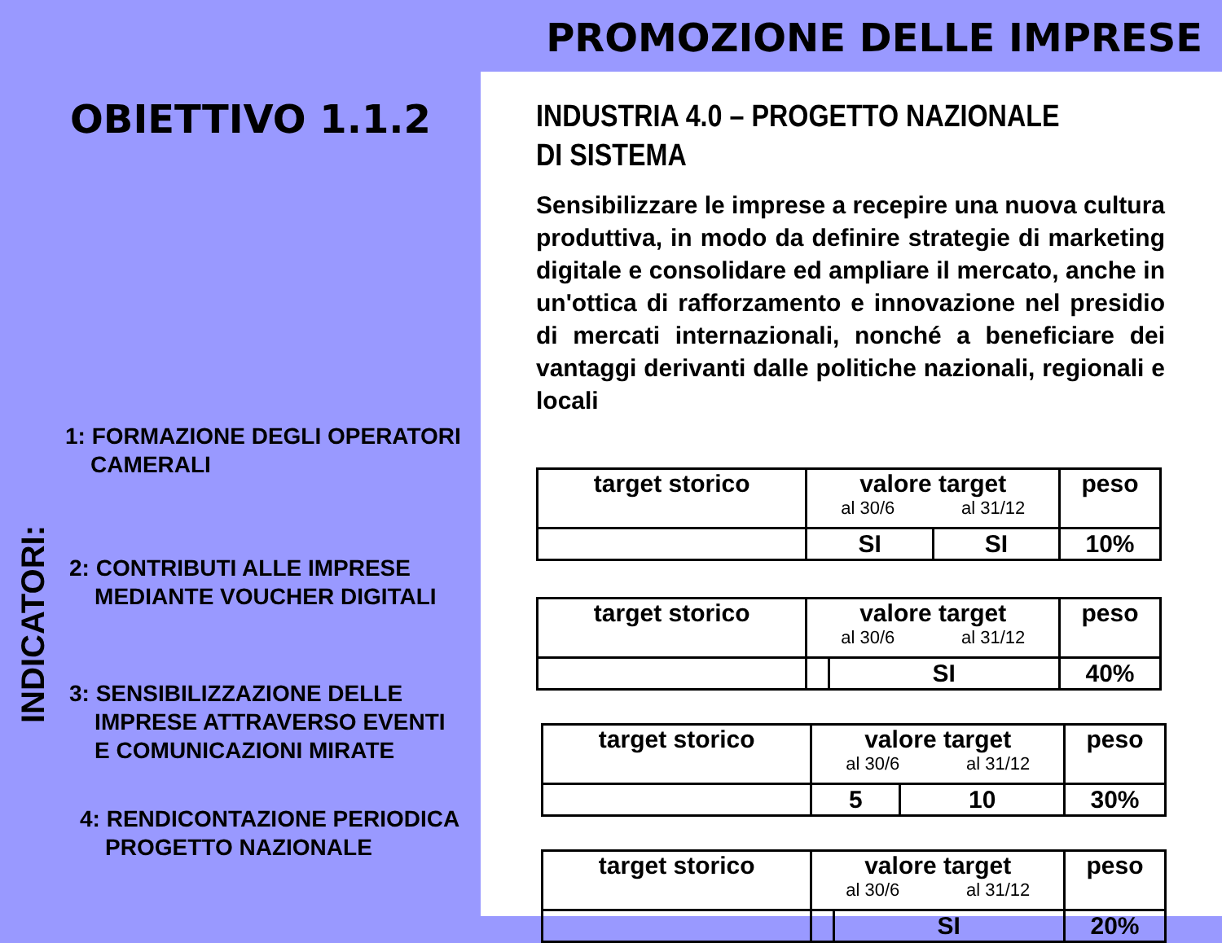PROMOZIONE DELLE IMPRESE
OBIETTIVO 1.1.2
INDICATORI:
1: FORMAZIONE DEGLI OPERATORI
CAMERALI
2: CONTRIBUTI ALLE IMPRESE
MEDIANTE VOUCHER DIGITALI
3: SENSIBILIZZAZIONE DELLE
IMPRESE ATTRAVERSO EVENTI
E COMUNICAZIONI MIRATE
4: RENDICONTAZIONE PERIODICA
PROGETTO NAZIONALE
INDUSTRIA 4.0 – PROGETTO NAZIONALE DI SISTEMA
Sensibilizzare le imprese a recepire una nuova cultura produttiva, in modo da definire strategie di marketing digitale e consolidare ed ampliare il mercato, anche in un'ottica di rafforzamento e innovazione nel presidio di mercati internazionali, nonché a beneficiare dei vantaggi derivanti dalle politiche nazionali, regionali e locali
| target storico | valore target al 30/6 al 31/12 | | peso |
| | SI | SI | 10% |
| target storico | valore target al 30/6 al 31/12 | | peso |
| | | SI | 40% |
| target storico | valore target al 30/6 al 31/12 | | peso |
| | 5 | 10 | 30% |
| target storico | valore target al 30/6 al 31/12 | | peso |
| | | SI | 20% |